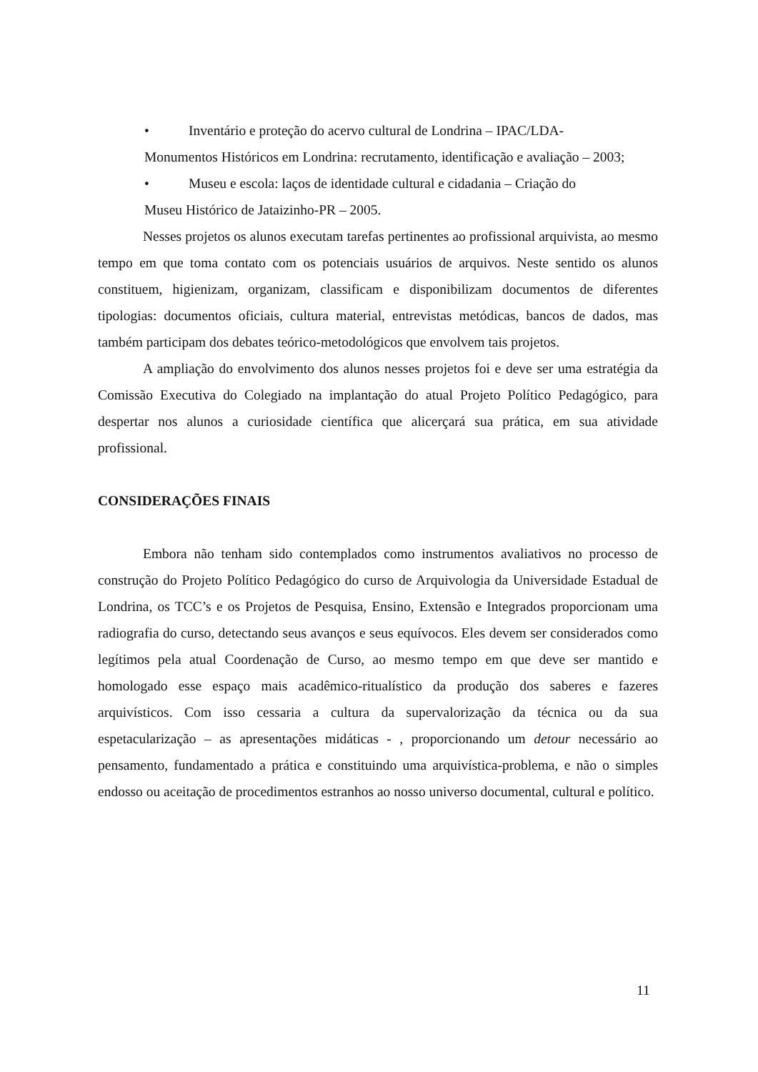• Inventário e proteção do acervo cultural de Londrina – IPAC/LDA-
Monumentos Históricos em Londrina: recrutamento, identificação e avaliação – 2003;
• Museu e escola: laços de identidade cultural e cidadania – Criação do
Museu Histórico de Jataizinho-PR – 2005.
Nesses projetos os alunos executam tarefas pertinentes ao profissional arquivista, ao mesmo tempo em que toma contato com os potenciais usuários de arquivos. Neste sentido os alunos constituem, higienizam, organizam, classificam e disponibilizam documentos de diferentes tipologias: documentos oficiais, cultura material, entrevistas metódicas, bancos de dados, mas também participam dos debates teórico-metodológicos que envolvem tais projetos.
A ampliação do envolvimento dos alunos nesses projetos foi e deve ser uma estratégia da Comissão Executiva do Colegiado na implantação do atual Projeto Político Pedagógico, para despertar nos alunos a curiosidade científica que alicerçará sua prática, em sua atividade profissional.
CONSIDERAÇÕES FINAIS
Embora não tenham sido contemplados como instrumentos avaliativos no processo de construção do Projeto Político Pedagógico do curso de Arquivologia da Universidade Estadual de Londrina, os TCC’s e os Projetos de Pesquisa, Ensino, Extensão e Integrados proporcionam uma radiografia do curso, detectando seus avanços e seus equívocos. Eles devem ser considerados como legítimos pela atual Coordenação de Curso, ao mesmo tempo em que deve ser mantido e homologado esse espaço mais acadêmico-ritualístico da produção dos saberes e fazeres arquivísticos. Com isso cessaria a cultura da supervalorização da técnica ou da sua espetacularização – as apresentações midáticas - , proporcionando um detour necessário ao pensamento, fundamentado a prática e constituindo uma arquivística-problema, e não o simples endosso ou aceitação de procedimentos estranhos ao nosso universo documental, cultural e político.
11